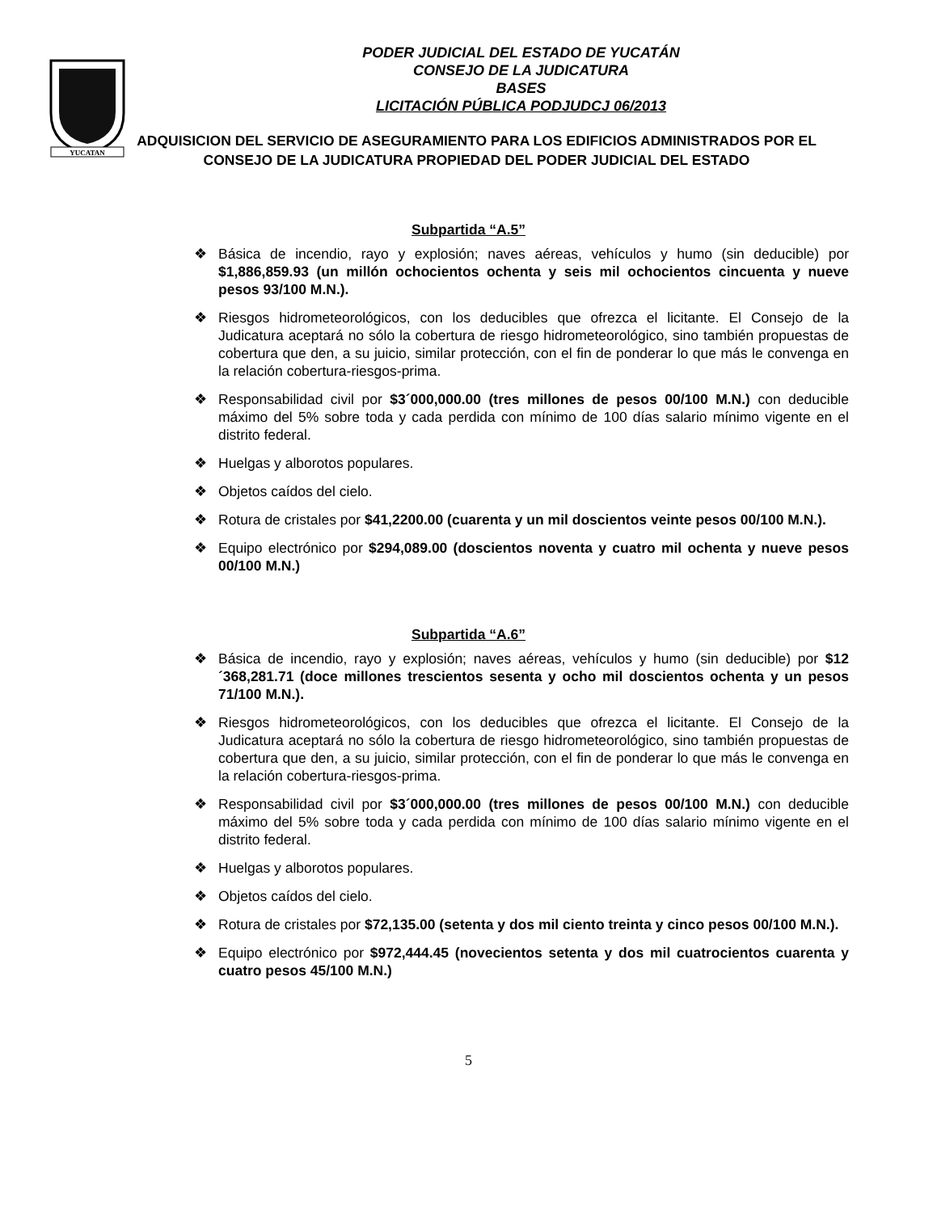YUCATAN
PODER JUDICIAL DEL ESTADO DE YUCATÁN
CONSEJO DE LA JUDICATURA
BASES
LICITACIÓN PÚBLICA PODJUDCJ 06/2013
ADQUISICION DEL SERVICIO DE ASEGURAMIENTO PARA LOS EDIFICIOS ADMINISTRADOS POR EL CONSEJO DE LA JUDICATURA PROPIEDAD DEL PODER JUDICIAL DEL ESTADO
Subpartida “A.5”
❖ Básica de incendio, rayo y explosión; naves aéreas, vehículos y humo (sin deducible) por $1,886,859.93 (un millón ochocientos ochenta y seis mil ochocientos cincuenta y nueve pesos 93/100 M.N.).
❖ Riesgos hidrometeorológicos, con los deducibles que ofrezca el licitante. El Consejo de la Judicatura aceptará no sólo la cobertura de riesgo hidrometeorológico, sino también propuestas de cobertura que den, a su juicio, similar protección, con el fin de ponderar lo que más le convenga en la relación cobertura-riesgos-prima.
❖ Responsabilidad civil por $3´000,000.00 (tres millones de pesos 00/100 M.N.) con deducible máximo del 5% sobre toda y cada perdida con mínimo de 100 días salario mínimo vigente en el distrito federal.
❖ Huelgas y alborotos populares.
❖ Objetos caídos del cielo.
❖ Rotura de cristales por $41,2200.00 (cuarenta y un mil doscientos veinte pesos 00/100 M.N.).
❖ Equipo electrónico por $294,089.00 (doscientos noventa y cuatro mil ochenta y nueve pesos 00/100 M.N.)
Subpartida “A.6”
❖ Básica de incendio, rayo y explosión; naves aéreas, vehículos y humo (sin deducible) por $12´368,281.71 (doce millones trescientos sesenta y ocho mil doscientos ochenta y un pesos 71/100 M.N.).
❖ Riesgos hidrometeorológicos, con los deducibles que ofrezca el licitante. El Consejo de la Judicatura aceptará no sólo la cobertura de riesgo hidrometeorológico, sino también propuestas de cobertura que den, a su juicio, similar protección, con el fin de ponderar lo que más le convenga en la relación cobertura-riesgos-prima.
❖ Responsabilidad civil por $3´000,000.00 (tres millones de pesos 00/100 M.N.) con deducible máximo del 5% sobre toda y cada perdida con mínimo de 100 días salario mínimo vigente en el distrito federal.
❖ Huelgas y alborotos populares.
❖ Objetos caídos del cielo.
❖ Rotura de cristales por $72,135.00 (setenta y dos mil ciento treinta y cinco pesos 00/100 M.N.).
❖ Equipo electrónico por $972,444.45 (novecientos setenta y dos mil cuatrocientos cuarenta y cuatro pesos 45/100 M.N.)
5